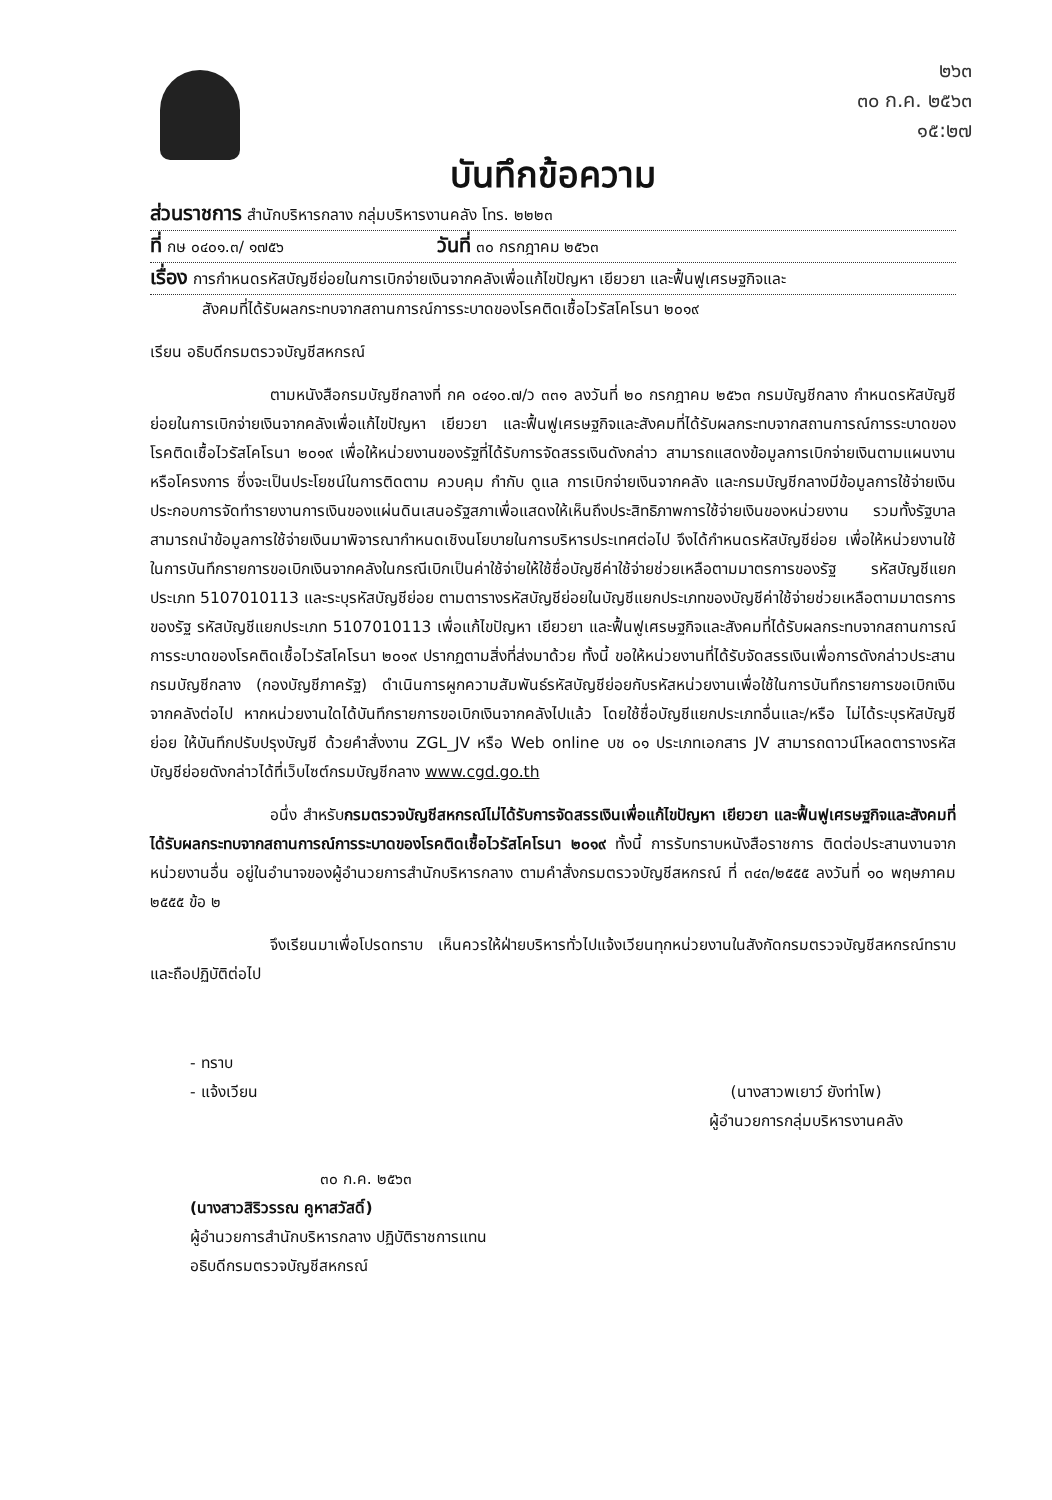๒๖๓
๓๐ ก.ค. ๒๕๖๓
๑๕:๒๗
บันทึกข้อความ
ส่วนราชการ สำนักบริหารกลาง กลุ่มบริหารงานคลัง โทร. ๒๒๒๓
ที่ กษ ๐๔๐๑.๓/ ๑๗๕๖ วันที่ ๓๐ กรกฎาคม ๒๕๖๓
เรื่อง การกำหนดรหัสบัญชีย่อยในการเบิกจ่ายเงินจากคลังเพื่อแก้ไขปัญหา เยียวยา และฟื้นฟูเศรษฐกิจและ
สังคมที่ได้รับผลกระทบจากสถานการณ์การระบาดของโรคติดเชื้อไวรัสโคโรนา ๒๐๑๙
เรียน อธิบดีกรมตรวจบัญชีสหกรณ์
ตามหนังสือกรมบัญชีกลางที่ กค ๐๔๑๐.๗/ว ๓๓๑ ลงวันที่ ๒๐ กรกฎาคม ๒๕๖๓ กรมบัญชีกลาง กำหนดรหัสบัญชีย่อยในการเบิกจ่ายเงินจากคลังเพื่อแก้ไขปัญหา เยียวยา และฟื้นฟูเศรษฐกิจและสังคมที่ได้รับผลกระทบจากสถานการณ์การระบาดของโรคติดเชื้อไวรัสโคโรนา ๒๐๑๙ เพื่อให้หน่วยงานของรัฐที่ได้รับการจัดสรรเงินดังกล่าว สามารถแสดงข้อมูลการเบิกจ่ายเงินตามแผนงานหรือโครงการ ซึ่งจะเป็นประโยชน์ในการติดตาม ควบคุม กำกับ ดูแล การเบิกจ่ายเงินจากคลัง และกรมบัญชีกลางมีข้อมูลการใช้จ่ายเงินประกอบการจัดทำรายงานการเงินของแผ่นดินเสนอรัฐสภาเพื่อแสดงให้เห็นถึงประสิทธิภาพการใช้จ่ายเงินของหน่วยงาน รวมทั้งรัฐบาลสามารถนำข้อมูลการใช้จ่ายเงินมาพิจารณากำหนดเชิงนโยบายในการบริหารประเทศต่อไป จึงได้กำหนดรหัสบัญชีย่อย เพื่อให้หน่วยงานใช้ในการบันทึกรายการขอเบิกเงินจากคลังในกรณีเบิกเป็นค่าใช้จ่ายให้ใช้ชื่อบัญชีค่าใช้จ่ายช่วยเหลือตามมาตรการของรัฐ รหัสบัญชีแยกประเภท 5107010113 และระบุรหัสบัญชีย่อย ตามตารางรหัสบัญชีย่อยในบัญชีแยกประเภทของบัญชีค่าใช้จ่ายช่วยเหลือตามมาตรการของรัฐ รหัสบัญชีแยกประเภท 5107010113 เพื่อแก้ไขปัญหา เยียวยา และฟื้นฟูเศรษฐกิจและสังคมที่ได้รับผลกระทบจากสถานการณ์การระบาดของโรคติดเชื้อไวรัสโคโรนา ๒๐๑๙ ปรากฏตามสิ่งที่ส่งมาด้วย ทั้งนี้ ขอให้หน่วยงานที่ได้รับจัดสรรเงินเพื่อการดังกล่าวประสานกรมบัญชีกลาง (กองบัญชีภาครัฐ) ดำเนินการผูกความสัมพันธ์รหัสบัญชีย่อยกับรหัสหน่วยงานเพื่อใช้ในการบันทึกรายการขอเบิกเงินจากคลังต่อไป หากหน่วยงานใดได้บันทึกรายการขอเบิกเงินจากคลังไปแล้ว โดยใช้ชื่อบัญชีแยกประเภทอื่นและ/หรือ ไม่ได้ระบุรหัสบัญชีย่อย ให้บันทึกปรับปรุงบัญชี ด้วยคำสั่งงาน ZGL_JV หรือ Web online บช ๐๑ ประเภทเอกสาร JV สามารถดาวน์โหลดตารางรหัสบัญชีย่อยดังกล่าวได้ที่เว็บไซต์กรมบัญชีกลาง www.cgd.go.th
อนึ่ง สำหรับกรมตรวจบัญชีสหกรณ์ไม่ได้รับการจัดสรรเงินเพื่อแก้ไขปัญหา เยียวยา และฟื้นฟูเศรษฐกิจและสังคมที่ได้รับผลกระทบจากสถานการณ์การระบาดของโรคติดเชื้อไวรัสโคโรนา ๒๐๑๙ ทั้งนี้ การรับทราบหนังสือราชการ ติดต่อประสานงานจากหน่วยงานอื่น อยู่ในอำนาจของผู้อำนวยการสำนักบริหารกลาง ตามคำสั่งกรมตรวจบัญชีสหกรณ์ ที่ ๓๔๓/๒๕๕๕ ลงวันที่ ๑๐ พฤษภาคม ๒๕๕๕ ข้อ ๒
จึงเรียนมาเพื่อโปรดทราบ เห็นควรให้ฝ่ายบริหารทั่วไปแจ้งเวียนทุกหน่วยงานในสังกัดกรมตรวจบัญชีสหกรณ์ทราบ และถือปฏิบัติต่อไป
- ทราบ
- แจ้งเวียน
๓๐ ก.ค. ๒๕๖๓
(นางสาวสิริวรรณ คูหาสวัสดิ์)
ผู้อำนวยการสำนักบริหารกลาง ปฏิบัติราชการแทน
อธิบดีกรมตรวจบัญชีสหกรณ์
(นางสาวพเยาว์ ยังท่าโพ)
ผู้อำนวยการกลุ่มบริหารงานคลัง